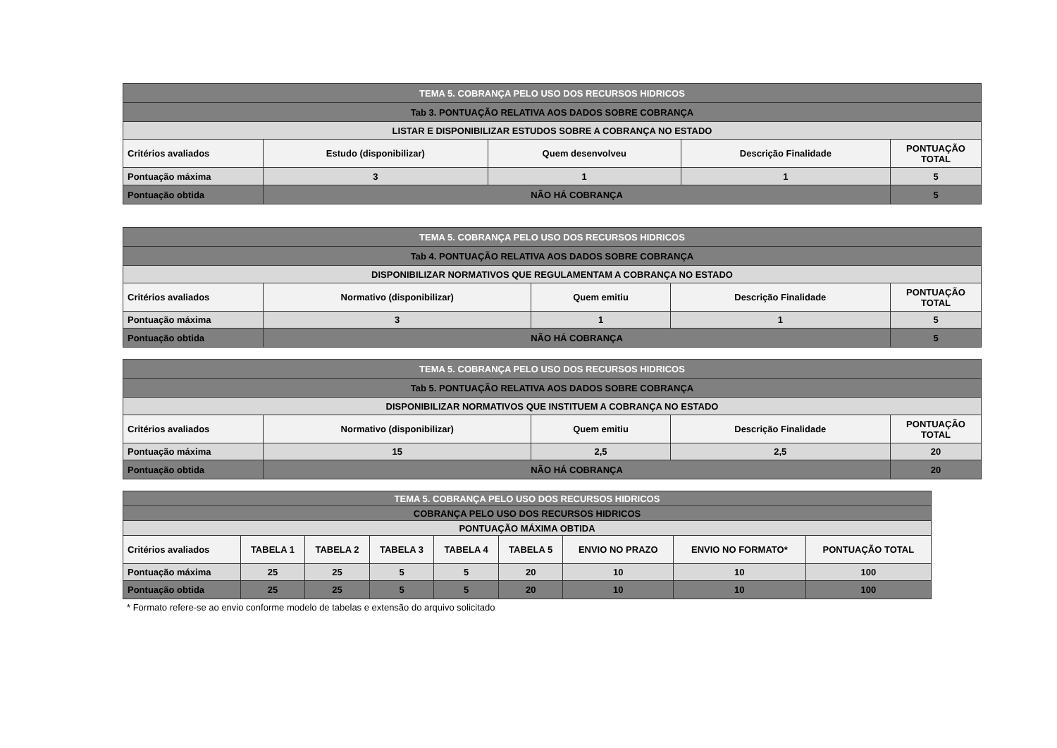| TEMA 5. COBRANÇA PELO USO DOS RECURSOS HIDRICOS | | | | |
| Tab 3. PONTUAÇÃO RELATIVA AOS DADOS SOBRE COBRANÇA | | | | |
| LISTAR E DISPONIBILIZAR ESTUDOS SOBRE A COBRANÇA NO ESTADO | | | | |
| Critérios avaliados | Estudo (disponibilizar) | Quem desenvolveu | Descrição Finalidade | PONTUAÇÃO TOTAL |
| Pontuação máxima | 3 | 1 | 1 | 5 |
| Pontuação obtida | NÃO HÁ COBRANÇA | | | 5 |
| TEMA 5. COBRANÇA PELO USO DOS RECURSOS HIDRICOS | | | | |
| Tab 4. PONTUAÇÃO RELATIVA AOS DADOS SOBRE COBRANÇA | | | | |
| DISPONIBILIZAR NORMATIVOS QUE REGULAMENTAM A COBRANÇA NO ESTADO | | | | |
| Critérios avaliados | Normativo (disponibilizar) | Quem emitiu | Descrição Finalidade | PONTUAÇÃO TOTAL |
| Pontuação máxima | 3 | 1 | 1 | 5 |
| Pontuação obtida | NÃO HÁ COBRANÇA | | | 5 |
| TEMA 5. COBRANÇA PELO USO DOS RECURSOS HIDRICOS | | | | |
| Tab 5. PONTUAÇÃO RELATIVA AOS DADOS SOBRE COBRANÇA | | | | |
| DISPONIBILIZAR NORMATIVOS QUE INSTITUEM A COBRANÇA NO ESTADO | | | | |
| Critérios avaliados | Normativo (disponibilizar) | Quem emitiu | Descrição Finalidade | PONTUAÇÃO TOTAL |
| Pontuação máxima | 15 | 2,5 | 2,5 | 20 |
| Pontuação obtida | NÃO HÁ COBRANÇA | | | 20 |
| TEMA 5. COBRANÇA PELO USO DOS RECURSOS HIDRICOS | | | | | | | | |
| COBRANÇA PELO USO DOS RECURSOS HIDRICOS | | | | | | | | |
| PONTUAÇÃO MÁXIMA OBTIDA | | | | | | | | |
| Critérios avaliados | TABELA 1 | TABELA 2 | TABELA 3 | TABELA 4 | TABELA 5 | ENVIO NO PRAZO | ENVIO NO FORMATO* | PONTUAÇÃO TOTAL |
| Pontuação máxima | 25 | 25 | 5 | 5 | 20 | 10 | 10 | 100 |
| Pontuação obtida | 25 | 25 | 5 | 5 | 20 | 10 | 10 | 100 |
* Formato refere-se ao envio conforme modelo de tabelas e extensão do arquivo solicitado